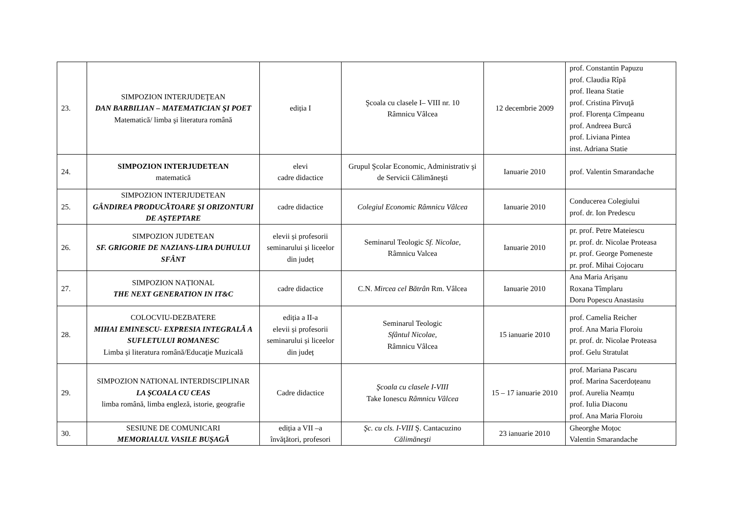| 23. | SIMPOZION INTERJUDEŢEAN DAN BARBILIAN – MATEMATICIAN ŞI POET Matematică/ limba şi literatura română | ediția I | Şcoala cu clasele I– VIII nr. 10 Râmnicu Vâlcea | 12 decembrie 2009 | prof. Constantin Papuzu prof. Claudia Rîpă prof. Ileana Statie prof. Cristina Pîrvuţă prof. Florenţa Cîmpeanu prof. Andreea Burcă prof. Liviana Pintea inst. Adriana Statie |
| 24. | SIMPOZION INTERJUDETEAN matematică | elevi cadre didactice | Grupul Şcolar Economic, Administrativ şi de Servicii Călimăneşti | Ianuarie 2010 | prof. Valentin Smarandache |
| 25. | SIMPOZION INTERJUDETEAN GÂNDIREA PRODUCĂTOARE ŞI ORIZONTURI DE AŞTEPTARE | cadre didactice | Colegiul Economic Râmnicu Vâlcea | Ianuarie 2010 | Conducerea Colegiului prof. dr. Ion Predescu |
| 26. | SIMPOZION JUDETEAN SF. GRIGORIE DE NAZIANS-LIRA DUHULUI SFÂNT | elevii și profesorii seminarului și liceelor din județ | Seminarul Teologic Sf. Nicolae, Râmnicu Valcea | Ianuarie 2010 | pr. prof. Petre Mateiescu pr. prof. dr. Nicolae Proteasa pr. prof. George Pomeneste pr. prof. Mihai Cojocaru |
| 27. | SIMPOZION NAȚIONAL THE NEXT GENERATION IN IT&C | cadre didactice | C.N. Mircea cel Bătrân Rm. Vâlcea | Ianuarie 2010 | Ana Maria Arişanu Roxana Tîmplaru Doru Popescu Anastasiu |
| 28. | COLOCVIU-DEZBATERE MIHAI EMINESCU- EXPRESIA INTEGRALĂ A SUFLETULUI ROMANESC Limba și literatura română/Educaţie Muzicală | ediția a II-a elevii și profesorii seminarului și liceelor din județ | Seminarul Teologic Sfântul Nicolae, Râmnicu Vâlcea | 15 ianuarie 2010 | prof. Camelia Reicher prof. Ana Maria Floroiu pr. prof. dr. Nicolae Proteasa prof. Gelu Stratulat |
| 29. | SIMPOZION NATIONAL INTERDISCIPLINAR LA ŞCOALA CU CEAS limba română, limba engleză, istorie, geografie | Cadre didactice | Şcoala cu clasele I-VIII Take Ionescu Râmnicu Vâlcea | 15 – 17 ianuarie 2010 | prof. Mariana Pascaru prof. Marina Sacerdoțeanu prof. Aurelia Neamțu prof. Iulia Diaconu prof. Ana Maria Floroiu |
| 30. | SESIUNE DE COMUNICARI MEMORIALUL VASILE BUŞAGĂ | ediția a VII –a învăţători, profesori | Şc. cu cls. I-VIII Ş. Cantacuzino Călimăneşti | 23 ianuarie 2010 | Gheorghe Moțoc Valentin Smarandache |